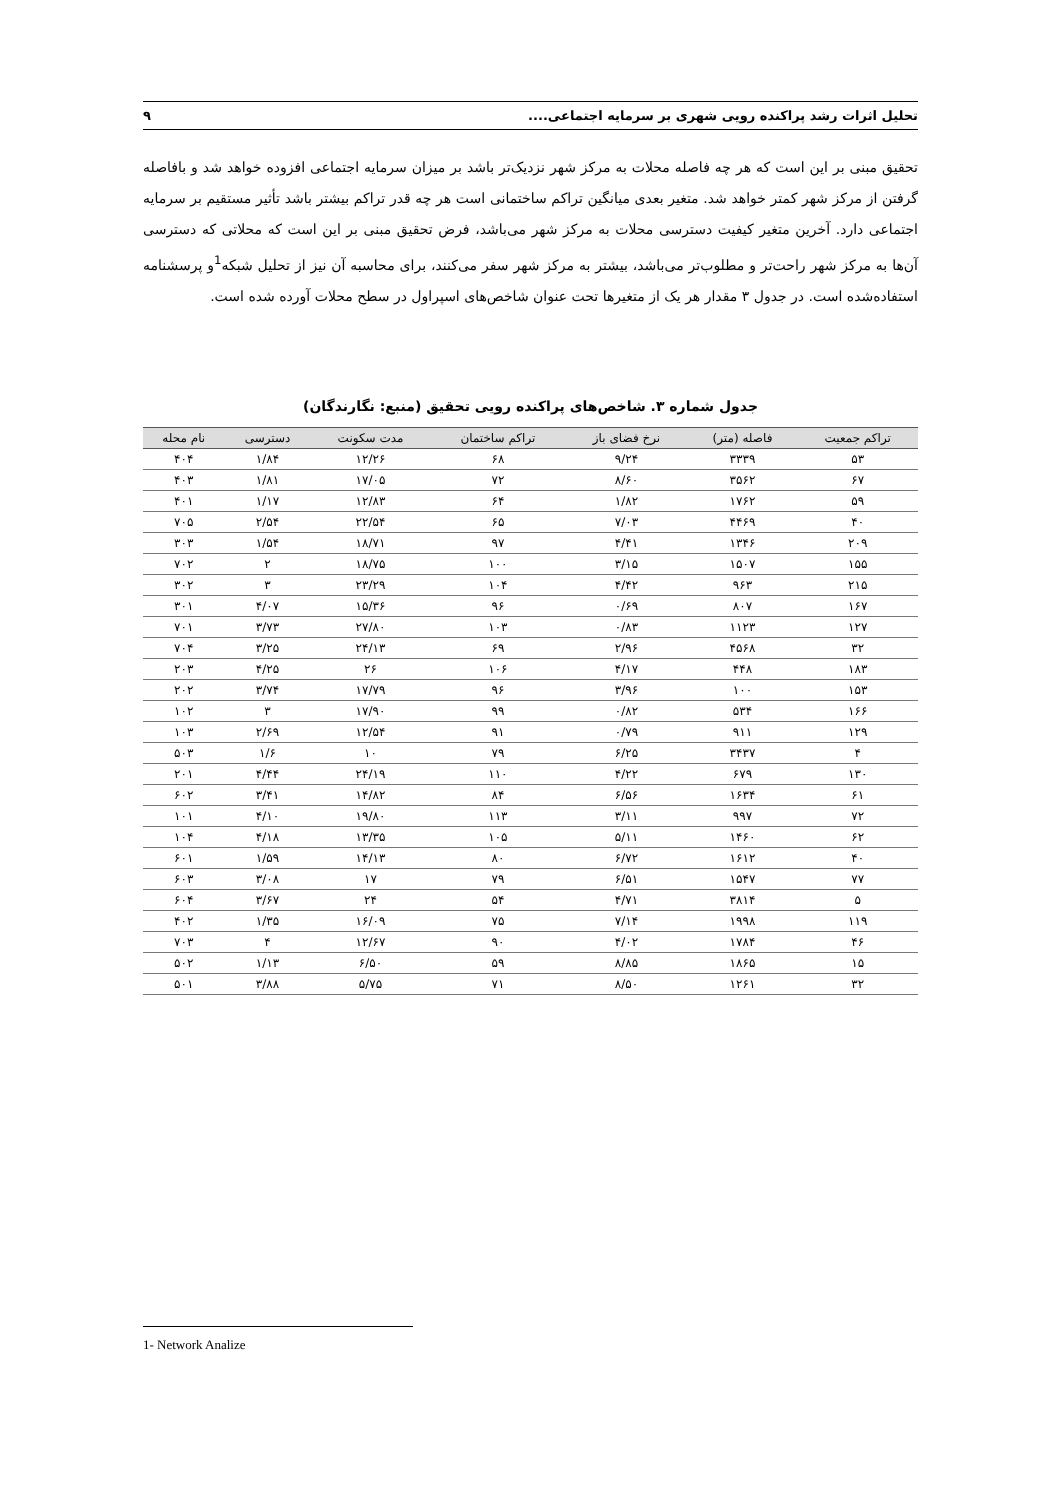تحلیل اثرات رشد پراکنده رویی شهری بر سرمایه اجتماعی.... ۹
تحقیق مبنی بر این است که هر چه فاصله محلات به مرکز شهر نزدیک‌تر باشد بر میزان سرمایه اجتماعی افزوده خواهد شد و بافاصله گرفتن از مرکز شهر کمتر خواهد شد. متغیر بعدی میانگین تراکم ساختمانی است هر چه قدر تراکم بیشتر باشد تأثیر مستقیم بر سرمایه اجتماعی دارد. آخرین متغیر کیفیت دسترسی محلات به مرکز شهر می‌باشد، فرض تحقیق مبنی بر این است که محلاتی که دسترسی آن‌ها به مرکز شهر راحت‌تر و مطلوب‌تر می‌باشد، بیشتر به مرکز شهر سفر می‌کنند، برای محاسبه آن نیز از تحلیل شبکه<sup>1</sup>و پرسشنامه استفاده‌شده است. در جدول ۳ مقدار هر یک از متغیرها تحت عنوان شاخص‌های اسپراول در سطح محلات آورده شده است.
جدول شماره ۳. شاخص‌های پراکنده رویی تحقیق (منبع: نگارندگان)
| تراکم جمعیت | فاصله (متر) | نرخ فضای باز | تراکم ساختمان | مدت سکونت | دسترسی | نام محله |
| --- | --- | --- | --- | --- | --- | --- |
| ۵۳ | ۳۳۳۹ | ۹/۲۴ | ۶۸ | ۱۲/۲۶ | ۱/۸۴ | ۴۰۴ |
| ۶۷ | ۳۵۶۲ | ۸/۶۰ | ۷۲ | ۱۷/۰۵ | ۱/۸۱ | ۴۰۳ |
| ۵۹ | ۱۷۶۲ | ۱/۸۲ | ۶۴ | ۱۲/۸۳ | ۱/۱۷ | ۴۰۱ |
| ۴۰ | ۴۴۶۹ | ۷/۰۳ | ۶۵ | ۲۲/۵۴ | ۲/۵۴ | ۷۰۵ |
| ۲۰۹ | ۱۳۴۶ | ۴/۴۱ | ۹۷ | ۱۸/۷۱ | ۱/۵۴ | ۳۰۳ |
| ۱۵۵ | ۱۵۰۷ | ۳/۱۵ | ۱۰۰ | ۱۸/۷۵ | ۲ | ۷۰۲ |
| ۲۱۵ | ۹۶۳ | ۴/۴۲ | ۱۰۴ | ۲۳/۲۹ | ۳ | ۳۰۲ |
| ۱۶۷ | ۸۰۷ | ۰/۶۹ | ۹۶ | ۱۵/۳۶ | ۴/۰۷ | ۳۰۱ |
| ۱۲۷ | ۱۱۲۳ | ۰/۸۳ | ۱۰۳ | ۲۷/۸۰ | ۳/۷۳ | ۷۰۱ |
| ۳۲ | ۴۵۶۸ | ۲/۹۶ | ۶۹ | ۲۴/۱۳ | ۳/۲۵ | ۷۰۴ |
| ۱۸۳ | ۴۴۸ | ۴/۱۷ | ۱۰۶ | ۲۶ | ۴/۲۵ | ۲۰۳ |
| ۱۵۳ | ۱۰۰ | ۳/۹۶ | ۹۶ | ۱۷/۷۹ | ۳/۷۴ | ۲۰۲ |
| ۱۶۶ | ۵۳۴ | ۰/۸۲ | ۹۹ | ۱۷/۹۰ | ۳ | ۱۰۲ |
| ۱۲۹ | ۹۱۱ | ۰/۷۹ | ۹۱ | ۱۲/۵۴ | ۲/۶۹ | ۱۰۳ |
| ۴ | ۳۴۳۷ | ۶/۲۵ | ۷۹ | ۱۰ | ۱/۶ | ۵۰۳ |
| ۱۳۰ | ۶۷۹ | ۴/۲۲ | ۱۱۰ | ۲۴/۱۹ | ۴/۴۴ | ۲۰۱ |
| ۶۱ | ۱۶۳۴ | ۶/۵۶ | ۸۴ | ۱۴/۸۲ | ۳/۴۱ | ۶۰۲ |
| ۷۲ | ۹۹۷ | ۳/۱۱ | ۱۱۳ | ۱۹/۸۰ | ۴/۱۰ | ۱۰۱ |
| ۶۲ | ۱۴۶۰ | ۵/۱۱ | ۱۰۵ | ۱۳/۳۵ | ۴/۱۸ | ۱۰۴ |
| ۴۰ | ۱۶۱۲ | ۶/۷۲ | ۸۰ | ۱۴/۱۳ | ۱/۵۹ | ۶۰۱ |
| ۷۷ | ۱۵۴۷ | ۶/۵۱ | ۷۹ | ۱۷ | ۳/۰۸ | ۶۰۳ |
| ۵ | ۳۸۱۴ | ۴/۷۱ | ۵۴ | ۲۴ | ۳/۶۷ | ۶۰۴ |
| ۱۱۹ | ۱۹۹۸ | ۷/۱۴ | ۷۵ | ۱۶/۰۹ | ۱/۳۵ | ۴۰۲ |
| ۴۶ | ۱۷۸۴ | ۴/۰۲ | ۹۰ | ۱۲/۶۷ | ۴ | ۷۰۳ |
| ۱۵ | ۱۸۶۵ | ۸/۸۵ | ۵۹ | ۶/۵۰ | ۱/۱۳ | ۵۰۲ |
| ۳۲ | ۱۲۶۱ | ۸/۵۰ | ۷۱ | ۵/۷۵ | ۳/۸۸ | ۵۰۱ |
1- Network Analize